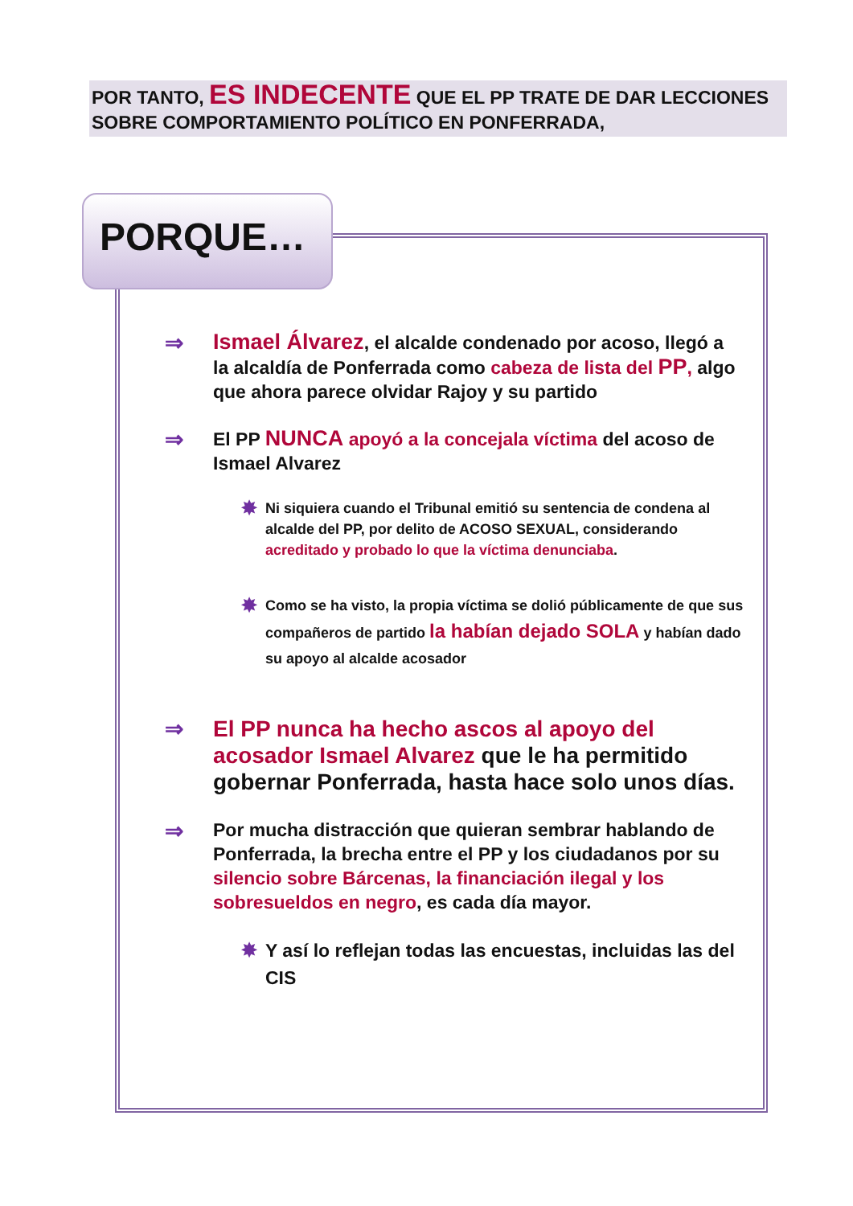POR TANTO, ES INDECENTE QUE EL PP TRATE DE DAR LECCIONES SOBRE COMPORTAMIENTO POLÍTICO EN PONFERRADA,
PORQUE…
⇒
Ismael Álvarez, el alcalde condenado por acoso, llegó a la alcaldía de Ponferrada como cabeza de lista del PP, algo que ahora parece olvidar Rajoy y su partido
⇒
El PP NUNCA apoyó a la concejala víctima del acoso de Ismael Alvarez
✸
Ni siquiera cuando el Tribunal emitió su sentencia de condena al alcalde del PP, por delito de ACOSO SEXUAL, considerando acreditado y probado lo que la víctima denunciaba.
✸
Como se ha visto, la propia víctima se dolió públicamente de que sus compañeros de partido la habían dejado SOLA y habían dado su apoyo al alcalde acosador
⇒
El PP nunca ha hecho ascos al apoyo del acosador Ismael Alvarez que le ha permitido gobernar Ponferrada, hasta hace solo unos días.
⇒
Por mucha distracción que quieran sembrar hablando de Ponferrada, la brecha entre el PP y los ciudadanos por su silencio sobre Bárcenas, la financiación ilegal y los sobresueldos en negro, es cada día mayor.
✸ Y así lo reflejan todas las encuestas, incluidas las del CIS